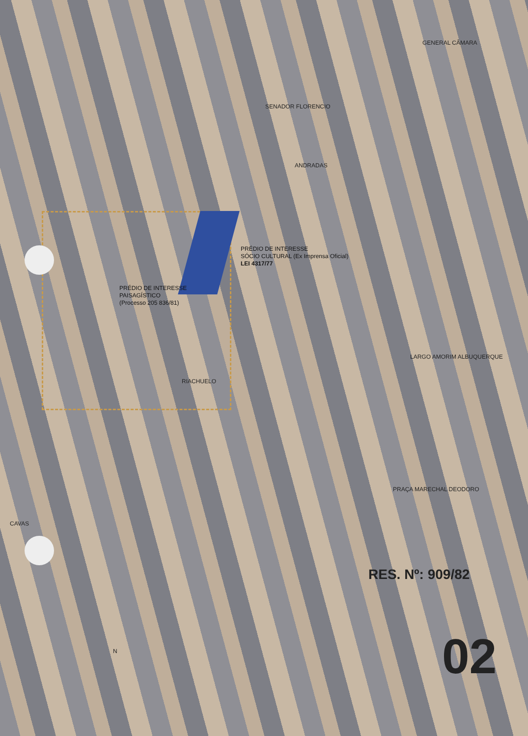PRÉDIO DE INTERESSE
SÓCIO CULTURAL (Ex Imprensa Oficial)
LEI 4317/77
PRÉDIO DE INTERESSE
PAISAGÍSTICO
(Processo 205 836/81)
SENADOR FLORENCIO
LARGO AMORIM ALBUQUERQUE
PRAÇA MARECHAL DEODORO
ANDRADAS
GENERAL CÂMARA
RIACHUELO
CAVAS
N
RES. Nº: 909/82
02